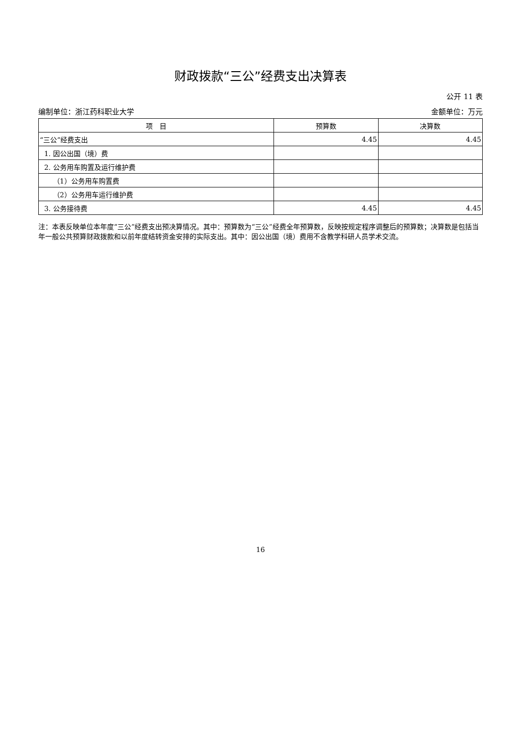财政拨款“三公”经费支出决算表
公开 11 表
编制单位：浙江药科职业大学 金额单位：万元
| 项 目 | 预算数 | 决算数 |
| --- | --- | --- |
| “三公”经费支出 | 4.45 | 4.45 |
| 1. 因公出国（境）费 | | |
| 2. 公务用车购置及运行维护费 | | |
| （1）公务用车购置费 | | |
| （2）公务用车运行维护费 | | |
| 3. 公务接待费 | 4.45 | 4.45 |
注：本表反映单位本年度“三公”经费支出预决算情况。其中：预算数为“三公”经费全年预算数，反映按规定程序调整后的预算数；决算数是包括当年一般公共预算财政拨款和以前年度结转资金安排的实际支出。其中：因公出国（境）费用不含教学科研人员学术交流。
16